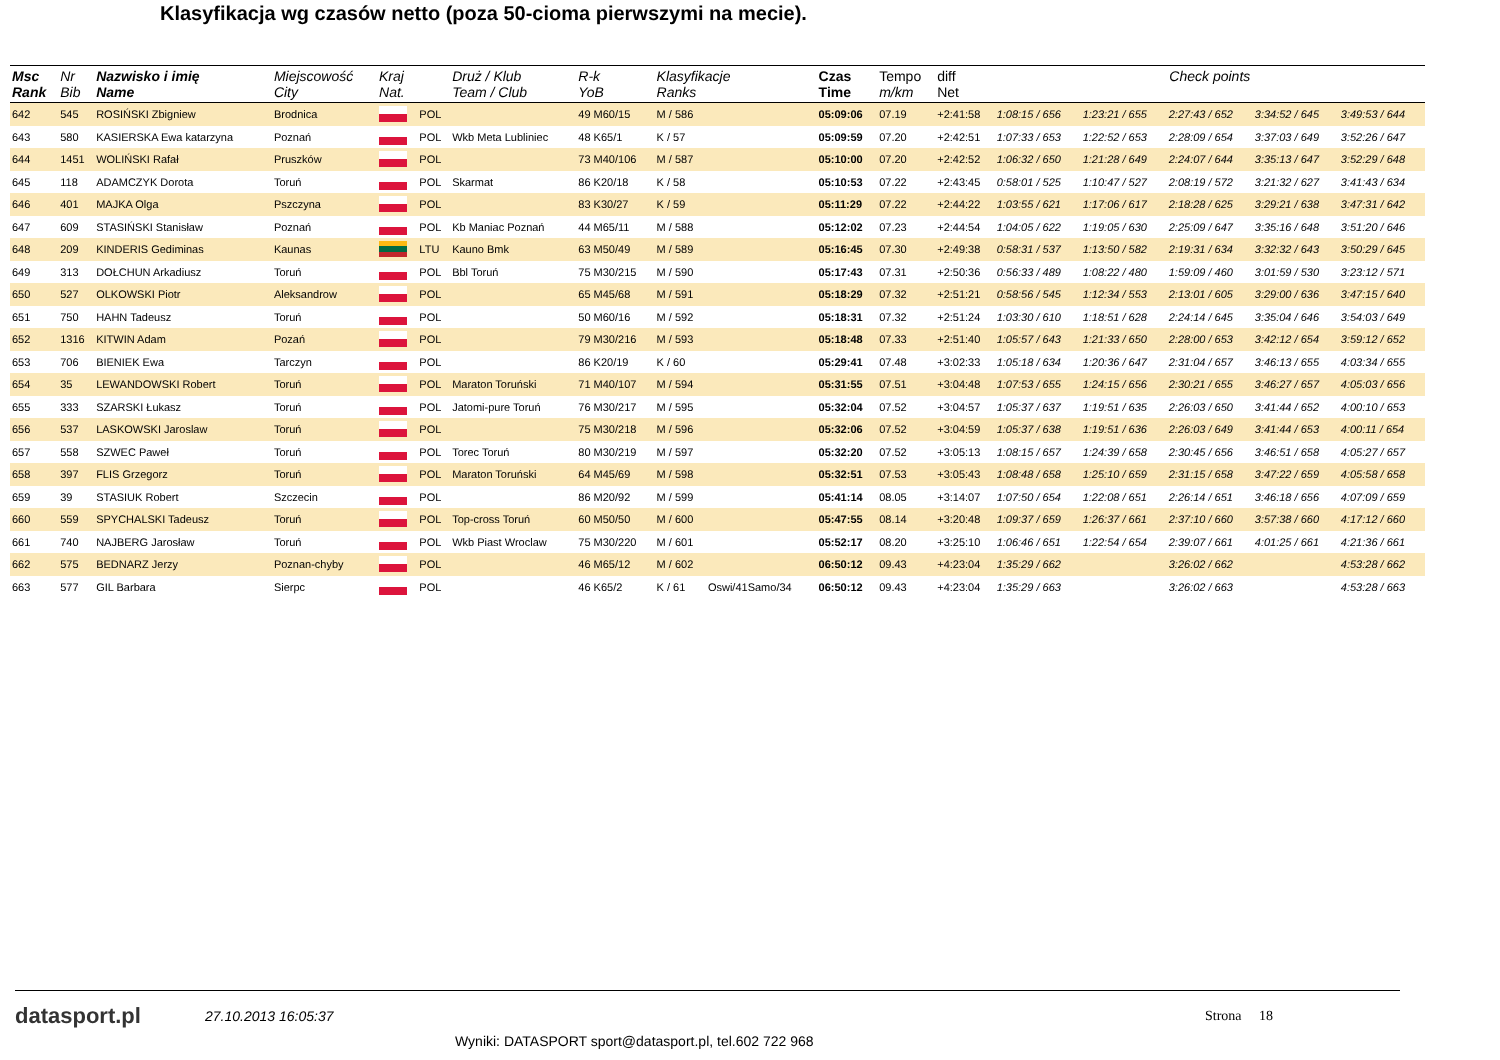Klasyfikacja wg czasów netto (poza 50-cioma pierwszymi na mecie).
| Msc Rank | Nr Bib | Nazwisko i imię Name | Miejscowość City | Kraj Nat. | | Druż / Klub Team / Club | R-k YoB | Klasyfikacje Ranks | | Czas Time | Tempo m/km | diff Net | Check points | | | | |
| --- | --- | --- | --- | --- | --- | --- | --- | --- | --- | --- | --- | --- | --- | --- | --- | --- | --- |
| 642 | 545 | ROSIŃSKI Zbigniew | Brodnica | | POL | | 49 M60/15 | M / 586 | | 05:09:06 | 07.19 | +2:41:58 | 1:08:15 / 656 | 1:23:21 / 655 | 2:27:43 / 652 | 3:34:52 / 645 | 3:49:53 / 644 |
| 643 | 580 | KASIERSKA Ewa katarzyna | Poznań | | POL | Wkb Meta Lubliniec | 48 K65/1 | K / 57 | | 05:09:59 | 07.20 | +2:42:51 | 1:07:33 / 653 | 1:22:52 / 653 | 2:28:09 / 654 | 3:37:03 / 649 | 3:52:26 / 647 |
| 644 | 1451 | WOLIŃSKI Rafał | Pruszków | | POL | | 73 M40/106 | M / 587 | | 05:10:00 | 07.20 | +2:42:52 | 1:06:32 / 650 | 1:21:28 / 649 | 2:24:07 / 644 | 3:35:13 / 647 | 3:52:29 / 648 |
| 645 | 118 | ADAMCZYK Dorota | Toruń | | POL | Skarmat | 86 K20/18 | K / 58 | | 05:10:53 | 07.22 | +2:43:45 | 0:58:01 / 525 | 1:10:47 / 527 | 2:08:19 / 572 | 3:21:32 / 627 | 3:41:43 / 634 |
| 646 | 401 | MAJKA Olga | Pszczyna | | POL | | 83 K30/27 | K / 59 | | 05:11:29 | 07.22 | +2:44:22 | 1:03:55 / 621 | 1:17:06 / 617 | 2:18:28 / 625 | 3:29:21 / 638 | 3:47:31 / 642 |
| 647 | 609 | STASIŃSKI Stanisław | Poznań | | POL | Kb Maniac Poznań | 44 M65/11 | M / 588 | | 05:12:02 | 07.23 | +2:44:54 | 1:04:05 / 622 | 1:19:05 / 630 | 2:25:09 / 647 | 3:35:16 / 648 | 3:51:20 / 646 |
| 648 | 209 | KINDERIS Gediminas | Kaunas | | LTU | Kauno Bmk | 63 M50/49 | M / 589 | | 05:16:45 | 07.30 | +2:49:38 | 0:58:31 / 537 | 1:13:50 / 582 | 2:19:31 / 634 | 3:32:32 / 643 | 3:50:29 / 645 |
| 649 | 313 | DOŁCHUN Arkadiusz | Toruń | | POL | Bbl Toruń | 75 M30/215 | M / 590 | | 05:17:43 | 07.31 | +2:50:36 | 0:56:33 / 489 | 1:08:22 / 480 | 1:59:09 / 460 | 3:01:59 / 530 | 3:23:12 / 571 |
| 650 | 527 | OLKOWSKI Piotr | Aleksandrow | | POL | | 65 M45/68 | M / 591 | | 05:18:29 | 07.32 | +2:51:21 | 0:58:56 / 545 | 1:12:34 / 553 | 2:13:01 / 605 | 3:29:00 / 636 | 3:47:15 / 640 |
| 651 | 750 | HAHN Tadeusz | Toruń | | POL | | 50 M60/16 | M / 592 | | 05:18:31 | 07.32 | +2:51:24 | 1:03:30 / 610 | 1:18:51 / 628 | 2:24:14 / 645 | 3:35:04 / 646 | 3:54:03 / 649 |
| 652 | 1316 | KITWIN Adam | Pozań | | POL | | 79 M30/216 | M / 593 | | 05:18:48 | 07.33 | +2:51:40 | 1:05:57 / 643 | 1:21:33 / 650 | 2:28:00 / 653 | 3:42:12 / 654 | 3:59:12 / 652 |
| 653 | 706 | BIENIEK Ewa | Tarczyn | | POL | | 86 K20/19 | K / 60 | | 05:29:41 | 07.48 | +3:02:33 | 1:05:18 / 634 | 1:20:36 / 647 | 2:31:04 / 657 | 3:46:13 / 655 | 4:03:34 / 655 |
| 654 | 35 | LEWANDOWSKI Robert | Toruń | | POL | Maraton Toruński | 71 M40/107 | M / 594 | | 05:31:55 | 07.51 | +3:04:48 | 1:07:53 / 655 | 1:24:15 / 656 | 2:30:21 / 655 | 3:46:27 / 657 | 4:05:03 / 656 |
| 655 | 333 | SZARSKI Łukasz | Toruń | | POL | Jatomi-pure Toruń | 76 M30/217 | M / 595 | | 05:32:04 | 07.52 | +3:04:57 | 1:05:37 / 637 | 1:19:51 / 635 | 2:26:03 / 650 | 3:41:44 / 652 | 4:00:10 / 653 |
| 656 | 537 | LASKOWSKI Jaroslaw | Toruń | | POL | | 75 M30/218 | M / 596 | | 05:32:06 | 07.52 | +3:04:59 | 1:05:37 / 638 | 1:19:51 / 636 | 2:26:03 / 649 | 3:41:44 / 653 | 4:00:11 / 654 |
| 657 | 558 | SZWEC Paweł | Toruń | | POL | Torec Toruń | 80 M30/219 | M / 597 | | 05:32:20 | 07.52 | +3:05:13 | 1:08:15 / 657 | 1:24:39 / 658 | 2:30:45 / 656 | 3:46:51 / 658 | 4:05:27 / 657 |
| 658 | 397 | FLIS Grzegorz | Toruń | | POL | Maraton Toruński | 64 M45/69 | M / 598 | | 05:32:51 | 07.53 | +3:05:43 | 1:08:48 / 658 | 1:25:10 / 659 | 2:31:15 / 658 | 3:47:22 / 659 | 4:05:58 / 658 |
| 659 | 39 | STASIUK Robert | Szczecin | | POL | | 86 M20/92 | M / 599 | | 05:41:14 | 08.05 | +3:14:07 | 1:07:50 / 654 | 1:22:08 / 651 | 2:26:14 / 651 | 3:46:18 / 656 | 4:07:09 / 659 |
| 660 | 559 | SPYCHALSKI Tadeusz | Toruń | | POL | Top-cross Toruń | 60 M50/50 | M / 600 | | 05:47:55 | 08.14 | +3:20:48 | 1:09:37 / 659 | 1:26:37 / 661 | 2:37:10 / 660 | 3:57:38 / 660 | 4:17:12 / 660 |
| 661 | 740 | NAJBERG Jarosław | Toruń | | POL | Wkb Piast Wroclaw | 75 M30/220 | M / 601 | | 05:52:17 | 08.20 | +3:25:10 | 1:06:46 / 651 | 1:22:54 / 654 | 2:39:07 / 661 | 4:01:25 / 661 | 4:21:36 / 661 |
| 662 | 575 | BEDNARZ Jerzy | Poznan-chyby | | POL | | 46 M65/12 | M / 602 | | 06:50:12 | 09.43 | +4:23:04 | 1:35:29 / 662 | | 3:26:02 / 662 | | 4:53:28 / 662 |
| 663 | 577 | GIL Barbara | Sierpc | | POL | | 46 K65/2 | K / 61 | Oswi/41Samo/34 | 06:50:12 | 09.43 | +4:23:04 | 1:35:29 / 663 | | 3:26:02 / 663 | | 4:53:28 / 663 |
datasport.pl
27.10.2013 16:05:37 Strona 18
Wyniki: DATASPORT sport@datasport.pl, tel.602 722 968